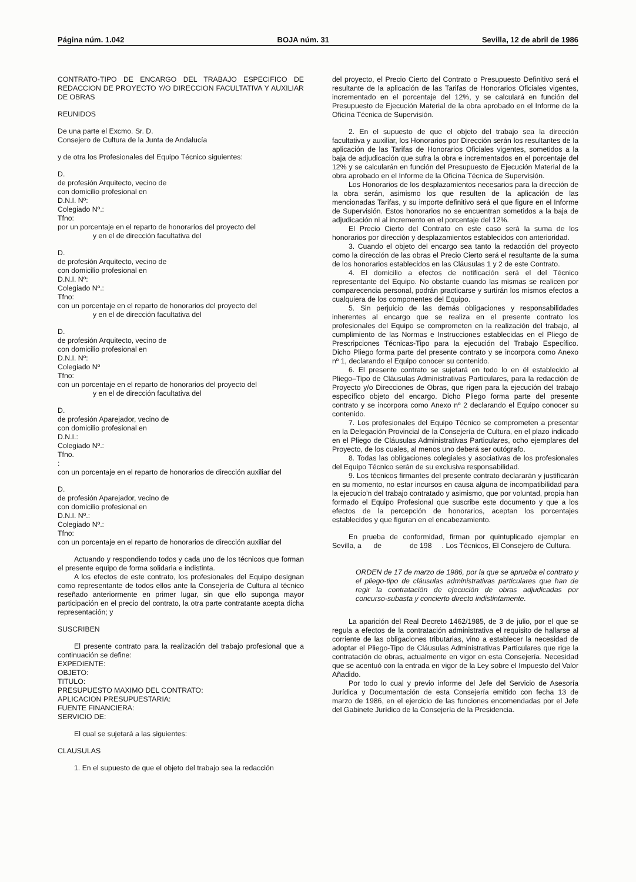Página núm. 1.042 BOJA núm. 31 Sevilla, 12 de abril de 1986
CONTRATO-TIPO DE ENCARGO DEL TRABAJO ESPECIFICO DE REDACCION DE PROYECTO Y/O DIRECCION FACULTATIVA Y AUXILIAR DE OBRAS
REUNIDOS
De una parte el Excmo. Sr. D.
Consejero de Cultura de la Junta de Andalucía
y de otra los Profesionales del Equipo Técnico siguientes:
D.
de profesión Arquitecto, vecino de
con domicilio profesional en
D.N.I. Nº:
Colegiado Nº.:
Tfno:
por un porcentaje en el reparto de honorarios del proyecto del
y en el de dirección facultativa del
D.
de profesión Arquitecto, vecino de
con domicilio profesional en
D.N.I. Nº:
Colegiado Nº.:
Tfno:
con un porcentaje en el reparto de honorarios del proyecto del
y en el de dirección facultativa del
D.
de profesión Arquitecto, vecino de
con domicilio profesional en
D.N.I. Nº:
Colegiado Nº
Tfno:
con un porcentaje en el reparto de honorarios del proyecto del
y en el de dirección facultativa del
D.
de profesión Aparejador, vecino de
con domicilio profesional en
D.N.I.:
Colegiado Nº.:
Tfno.
:
con un porcentaje en el reparto de honorarios de dirección auxiliar del
D.
de profesión Aparejador, vecino de
con domicilio profesional en
D.N.I. Nº.:
Colegiado Nº.:
Tfno:
con un porcentaje en el reparto de honorarios de dirección auxiliar del
Actuando y respondiendo todos y cada uno de los técnicos que forman el presente equipo de forma solidaria e indistinta.
A los efectos de este contrato, los profesionales del Equipo designan como representante de todos ellos ante la Consejería de Cultura al técnico reseñado anteriormente en primer lugar, sin que ello suponga mayor participación en el precio del contrato, la otra parte contratante acepta dicha representación; y
SUSCRIBEN
El presente contrato para la realización del trabajo profesional que a continuación se define:
EXPEDIENTE:
OBJETO:
TITULO:
PRESUPUESTO MAXIMO DEL CONTRATO:
APLICACION PRESUPUESTARIA:
FUENTE FINANCIERA:
SERVICIO DE:
El cual se sujetará a las siguientes:
CLAUSULAS
1. En el supuesto de que el objeto del trabajo sea la redacción
del proyecto, el Precio Cierto del Contrato o Presupuesto Definitivo será el resultante de la aplicación de las Tarifas de Honorarios Oficiales vigentes, incrementado en el porcentaje del 12%, y se calculará en función del Presupuesto de Ejecución Material de la obra aprobado en el Informe de la Oficina Técnica de Supervisión.
2. En el supuesto de que el objeto del trabajo sea la dirección facultativa y auxiliar, los Honorarios por Dirección serán los resultantes de la aplicación de las Tarifas de Honorarios Oficiales vigentes, sometidos a la baja de adjudicación que sufra la obra e incrementados en el porcentaje del 12% y se calcularán en función del Presupuesto de Ejecución Material de la obra aprobado en el Informe de la Oficina Técnica de Supervisión.
Los Honorarios de los desplazamientos necesarios para la dirección de la obra serán, asimismo los que resulten de la aplicación de las mencionadas Tarifas, y su importe definitivo será el que figure en el Informe de Supervisión. Estos honorarios no se encuentran sometidos a la baja de adjudicación ni al incremento en el porcentaje del 12%.
El Precio Cierto del Contrato en este caso será la suma de los honorarios por dirección y desplazamientos establecidos con anterioridad.
3. Cuando el objeto del encargo sea tanto la redacción del proyecto como la dirección de las obras el Precio Cierto será el resultante de la suma de los honorarios establecidos en las Cláusulas 1 y 2 de este Contrato.
4. El domicilio a efectos de notificación será el del Técnico representante del Equipo. No obstante cuando las mismas se realicen por comparecencia personal, podrán practicarse y surtirán los mismos efectos a cualquiera de los componentes del Equipo.
5. Sin perjuicio de las demás obligaciones y responsabilidades inherentes al encargo que se realiza en el presente contrato los profesionales del Equipo se comprometen en la realización del trabajo, al cumplimiento de las Normas e Instrucciones establecidas en el Pliego de Prescripciones Técnicas-Tipo para la ejecución del Trabajo Específico. Dicho Pliego forma parte del presente contrato y se incorpora como Anexo nº 1, declarando el Equipo conocer su contenido.
6. El presente contrato se sujetará en todo lo en él establecido al Pliego–Tipo de Cláusulas Administrativas Particulares, para la redacción de Proyecto y/o Direcciones de Obras, que rigen para la ejecución del trabajo específico objeto del encargo. Dicho Pliego forma parte del presente contrato y se incorpora como Anexo nº 2 declarando el Equipo conocer su contenido.
7. Los profesionales del Equipo Técnico se comprometen a presentar en la Delegación Provincial de la Consejería de Cultura, en el plazo indicado en el Pliego de Cláusulas Administrativas Particulares, ocho ejemplares del Proyecto, de los cuales, al menos uno deberá ser outógrafo.
8. Todas las obligaciones colegiales y asociativas de los profesionales del Equipo Técnico serán de su exclusiva responsabilidad.
9. Los técnicos firmantes del presente contrato declararán y justificarán en su momento, no estar incursos en causa alguna de incompatibilidad para la ejecucio'n del trabajo contratado y asimismo, que por voluntad, propia han formado el Equipo Profesional que suscribe este documento y que a los efectos de la percepción de honorarios, aceptan los porcentajes establecidos y que figuran en el encabezamiento.
En prueba de conformidad, firman por quintuplicado ejemplar en Sevilla, a de de 198 . Los Técnicos, El Consejero de Cultura.
ORDEN de 17 de marzo de 1986, por la que se aprueba el contrato y el pliego-tipo de cláusulas administrativas particulares que han de regir la contratación de ejecución de obras adjudicadas por concurso-subasta y concierto directo indistintamente.
La aparición del Real Decreto 1462/1985, de 3 de julio, por el que se regula a efectos de la contratación administrativa el requisito de hallarse al corriente de las obligaciones tributarias, vino a establecer la necesidad de adoptar el Pliego-Tipo de Cláusulas Administrativas Particulares que rige la contratación de obras, actualmente en vigor en esta Consejería. Necesidad que se acentuó con la entrada en vigor de la Ley sobre el Impuesto del Valor Añadido.
Por todo lo cual y previo informe del Jefe del Servicio de Asesoría Jurídica y Documentación de esta Consejería emitido con fecha 13 de marzo de 1986, en el ejercicio de las funciones encomendadas por el Jefe del Gabinete Jurídico de la Consejería de la Presidencia.